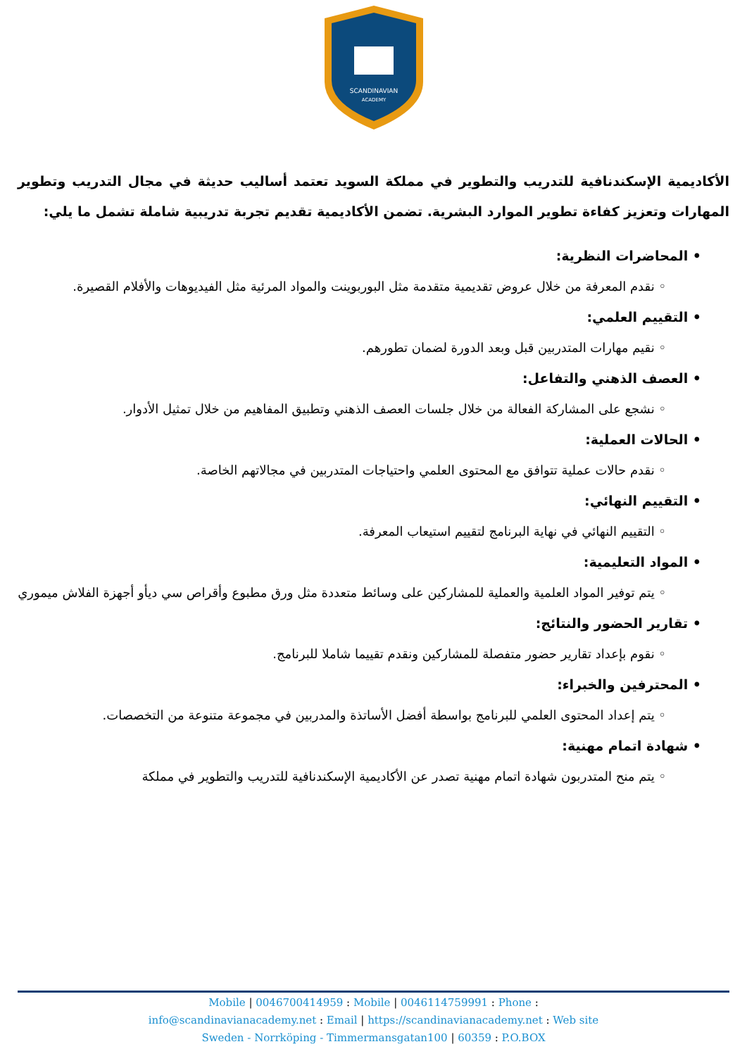SCANDINAVIAN
ACADEMY
الأكاديمية الإسكندنافية للتدريب والتطوير في مملكة السويد تعتمد أساليب حديثة في مجال التدريب وتطوير المهارات وتعزيز كفاءة تطوير الموارد البشرية. تضمن الأكاديمية تقديم تجربة تدريبية شاملة تشمل ما يلي:
• المحاضرات النظرية:
◦ نقدم المعرفة من خلال عروض تقديمية متقدمة مثل البوربوينت والمواد المرئية مثل الفيديوهات والأفلام القصيرة.
• التقييم العلمي:
◦ نقيم مهارات المتدربين قبل وبعد الدورة لضمان تطورهم.
• العصف الذهني والتفاعل:
◦ نشجع على المشاركة الفعالة من خلال جلسات العصف الذهني وتطبيق المفاهيم من خلال تمثيل الأدوار.
• الحالات العملية:
◦ نقدم حالات عملية تتوافق مع المحتوى العلمي واحتياجات المتدربين في مجالاتهم الخاصة.
• التقييم النهائي:
◦ التقييم النهائي في نهاية البرنامج لتقييم استيعاب المعرفة.
• المواد التعليمية:
◦ يتم توفير المواد العلمية والعملية للمشاركين على وسائط متعددة مثل ورق مطبوع وأقراص سي ديأو أجهزة الفلاش ميموري
• تقارير الحضور والنتائج:
◦ نقوم بإعداد تقارير حضور متفصلة للمشاركين ونقدم تقييما شاملا للبرنامج.
• المحترفين والخبراء:
◦ يتم إعداد المحتوى العلمي للبرنامج بواسطة أفضل الأساتذة والمدربين في مجموعة متنوعة من التخصصات.
• شهادة اتمام مهنية:
◦ يتم منح المتدربون شهادة اتمام مهنية تصدر عن الأكاديمية الإسكندنافية للتدريب والتطوير في مملكة
Mobile | 0046700414959 : Mobile | 0046114759991 : Phone :
info@scandinavianacademy.net : Email | https://scandinavianacademy.net : Web site
Sweden - Norrköping - Timmermansgatan100 | 60359 : P.O.BOX